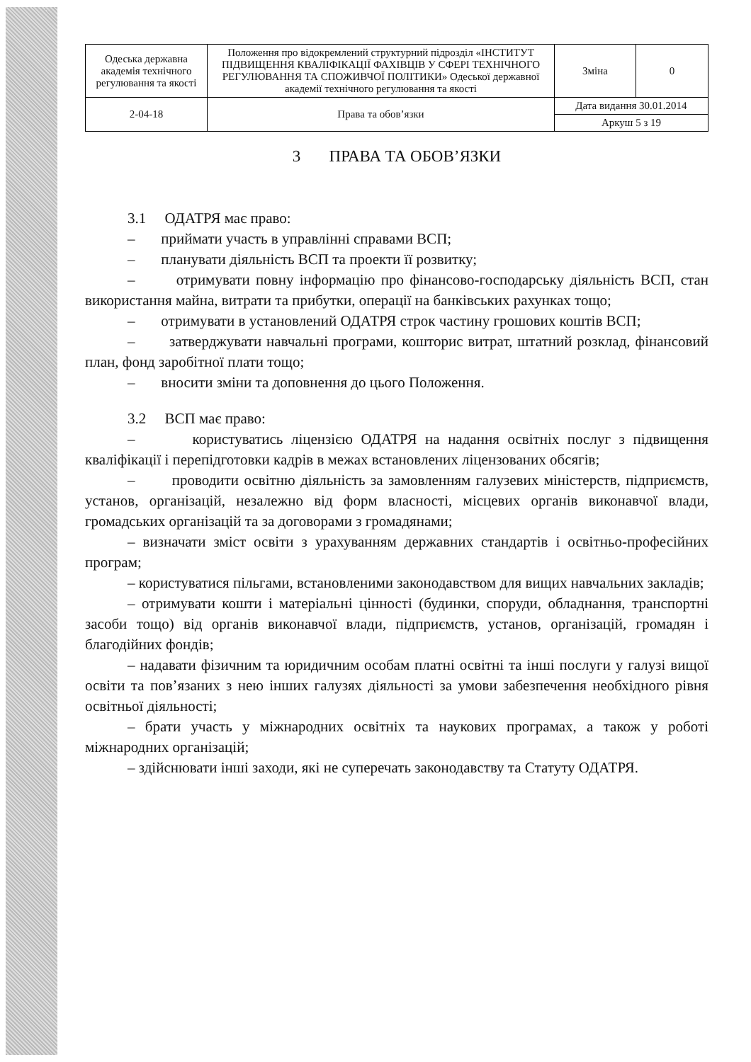| Одеська державна академія технічного регулювання та якості | Положення про відокремлений структурний підрозділ «ІНСТИТУТ ПІДВИЩЕННЯ КВАЛІФІКАЦІЇ ФАХІВЦІВ У СФЕРІ ТЕХНІЧНОГО РЕГУЛЮВАННЯ ТА СПОЖИВЧОЇ ПОЛІТИКИ» Одеської державної академії технічного регулювання та якості | Зміна | 0 |
| 2-04-18 | Права та обов’язки | Дата видання 30.01.2014 | |
| | | Аркуш 5 з 19 | |
3 ПРАВА ТА ОБОВ’ЯЗКИ
3.1 ОДАТРЯ має право:
– приймати участь в управлінні справами ВСП;
– планувати діяльність ВСП та проекти її розвитку;
– отримувати повну інформацію про фінансово-господарську діяльність ВСП, стан використання майна, витрати та прибутки, операції на банківських рахунках тощо;
– отримувати в установлений ОДАТРЯ строк частину грошових коштів ВСП;
– затверджувати навчальні програми, кошторис витрат, штатний розклад, фінансовий план, фонд заробітної плати тощо;
– вносити зміни та доповнення до цього Положення.
3.2 ВСП має право:
– користуватись ліцензією ОДАТРЯ на надання освітніх послуг з підвищення кваліфікації і перепідготовки кадрів в межах встановлених ліцензованих обсягів;
– проводити освітню діяльність за замовленням галузевих міністерств, підприємств, установ, організацій, незалежно від форм власності, місцевих органів виконавчої влади, громадських організацій та за договорами з громадянами;
– визначати зміст освіти з урахуванням державних стандартів і освітньо-професійних програм;
– користуватися пільгами, встановленими законодавством для вищих навчальних закладів;
– отримувати кошти і матеріальні цінності (будинки, споруди, обладнання, транспортні засоби тощо) від органів виконавчої влади, підприємств, установ, організацій, громадян і благодійних фондів;
– надавати фізичним та юридичним особам платні освітні та інші послуги у галузі вищої освіти та пов’язаних з нею інших галузях діяльності за умови забезпечення необхідного рівня освітньої діяльності;
– брати участь у міжнародних освітніх та наукових програмах, а також у роботі міжнародних організацій;
– здійснювати інші заходи, які не суперечать законодавству та Статуту ОДАТРЯ.